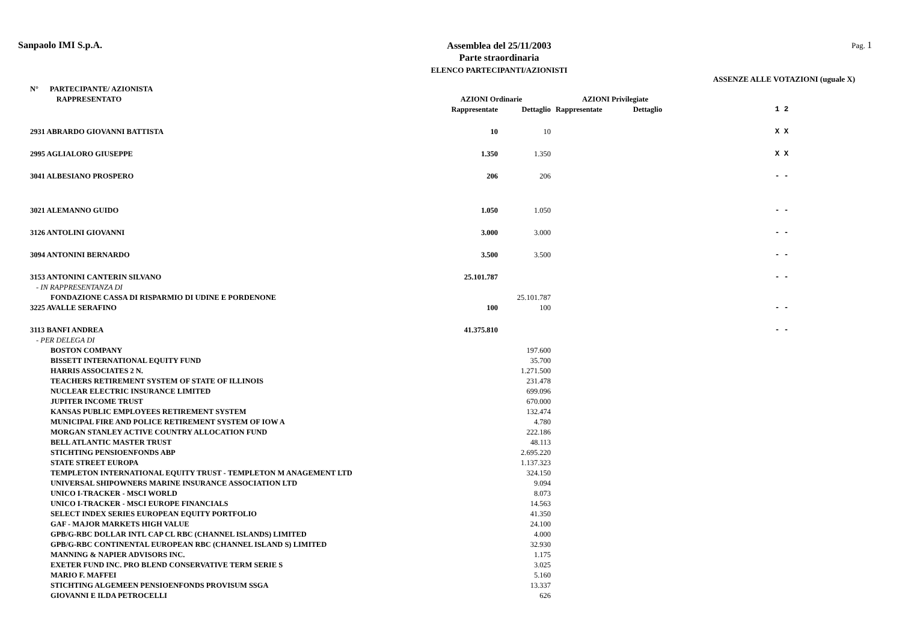Sanpaolo IMI S.p.A.
Assemblea del 25/11/2003
Parte straordinaria
ELENCO PARTECIPANTI/AZIONISTI
Pag. 1
ASSENZE ALLE VOTAZIONI (uguale X)
| N° PARTECIPANTE/ AZIONISTA RAPPRESENTATO | AZIONI Ordinarie | | AZIONI Privilegiate | | |
| --- | --- | --- | --- | --- | --- |
| | Rappresentate | Dettaglio | Rappresentate | Dettaglio | 1 2 |
| 2931 ABRARDO GIOVANNI BATTISTA | 10 | 10 | | | X X |
| 2995 AGLIALORO GIUSEPPE | 1.350 | 1.350 | | | X X |
| 3041 ALBESIANO PROSPERO | 206 | 206 | | | - - |
| 3021 ALEMANNO GUIDO | 1.050 | 1.050 | | | - - |
| 3126 ANTOLINI GIOVANNI | 3.000 | 3.000 | | | - - |
| 3094 ANTONINI BERNARDO | 3.500 | 3.500 | | | - - |
| 3153 ANTONINI CANTERIN SILVANO | 25.101.787 | | | | - - |
| - IN RAPPRESENTANZA DI | | | | | |
| FONDAZIONE CASSA DI RISPARMIO DI UDINE E PORDENONE | | 25.101.787 | | | |
| 3225 AVALLE SERAFINO | 100 | 100 | | | - - |
| 3113 BANFI ANDREA | 41.375.810 | | | | - - |
| - PER DELEGA DI | | | | | |
| BOSTON COMPANY | | 197.600 | | | |
| BISSETT INTERNATIONAL EQUITY FUND | | 35.700 | | | |
| HARRIS ASSOCIATES 2 N. | | 1.271.500 | | | |
| TEACHERS RETIREMENT SYSTEM OF STATE OF ILLINOIS | | 231.478 | | | |
| NUCLEAR ELECTRIC INSURANCE LIMITED | | 699.096 | | | |
| JUPITER INCOME TRUST | | 670.000 | | | |
| KANSAS PUBLIC EMPLOYEES RETIREMENT SYSTEM | | 132.474 | | | |
| MUNICIPAL FIRE AND POLICE RETIREMENT SYSTEM OF IOW A | | 4.780 | | | |
| MORGAN STANLEY ACTIVE COUNTRY ALLOCATION FUND | | 222.186 | | | |
| BELL ATLANTIC MASTER TRUST | | 48.113 | | | |
| STICHTING PENSIOENFONDS ABP | | 2.695.220 | | | |
| STATE STREET EUROPA | | 1.137.323 | | | |
| TEMPLETON INTERNATIONAL EQUITY TRUST - TEMPLETON M ANAGEMENT LTD | | 324.150 | | | |
| UNIVERSAL SHIPOWNERS MARINE INSURANCE ASSOCIATION LTD | | 9.094 | | | |
| UNICO I-TRACKER - MSCI WORLD | | 8.073 | | | |
| UNICO I-TRACKER - MSCI EUROPE FINANCIALS | | 14.563 | | | |
| SELECT INDEX SERIES EUROPEAN EQUITY PORTFOLIO | | 41.350 | | | |
| GAF - MAJOR MARKETS HIGH VALUE | | 24.100 | | | |
| GPB/G-RBC DOLLAR INTL CAP CL RBC (CHANNEL ISLANDS) LIMITED | | 4.000 | | | |
| GPB/G-RBC CONTINENTAL EUROPEAN RBC (CHANNEL ISLAND S) LIMITED | | 32.930 | | | |
| MANNING & NAPIER ADVISORS INC. | | 1.175 | | | |
| EXETER FUND INC. PRO BLEND CONSERVATIVE TERM SERIE S | | 3.025 | | | |
| MARIO F. MAFFEI | | 5.160 | | | |
| STICHTING ALGEMEEN PENSIOENFONDS PROVISUM SSGA | | 13.337 | | | |
| GIOVANNI E ILDA PETROCELLI | | 626 | | | |